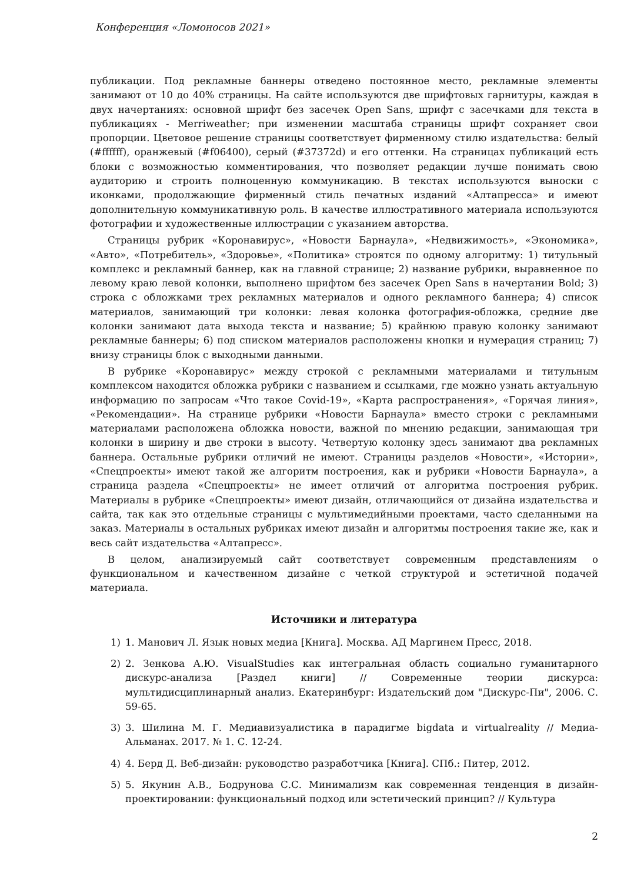Конференция «Ломоносов 2021»
публикации. Под рекламные баннеры отведено постоянное место, рекламные элементы занимают от 10 до 40% страницы. На сайте используются две шрифтовых гарнитуры, каждая в двух начертаниях: основной шрифт без засечек Open Sans, шрифт с засечками для текста в публикациях - Merriweather; при изменении масштаба страницы шрифт сохраняет свои пропорции. Цветовое решение страницы соответствует фирменному стилю издательства: белый (#ffffff), оранжевый (#f06400), серый (#37372d) и его оттенки. На страницах публикаций есть блоки с возможностью комментирования, что позволяет редакции лучше понимать свою аудиторию и строить полноценную коммуникацию. В текстах используются выноски с иконками, продолжающие фирменный стиль печатных изданий «Алтапресса» и имеют дополнительную коммуникативную роль. В качестве иллюстративного материала используются фотографии и художественные иллюстрации с указанием авторства.
Страницы рубрик «Коронавирус», «Новости Барнаула», «Недвижимость», «Экономика», «Авто», «Потребитель», «Здоровье», «Политика» строятся по одному алгоритму: 1) титульный комплекс и рекламный баннер, как на главной странице; 2) название рубрики, выравненное по левому краю левой колонки, выполнено шрифтом без засечек Open Sans в начертании Bold; 3) строка с обложками трех рекламных материалов и одного рекламного баннера; 4) список материалов, занимающий три колонки: левая колонка фотография-обложка, средние две колонки занимают дата выхода текста и название; 5) крайнюю правую колонку занимают рекламные баннеры; 6) под списком материалов расположены кнопки и нумерация страниц; 7) внизу страницы блок с выходными данными.
В рубрике «Коронавирус» между строкой с рекламными материалами и титульным комплексом находится обложка рубрики с названием и ссылками, где можно узнать актуальную информацию по запросам «Что такое Covid-19», «Карта распространения», «Горячая линия», «Рекомендации». На странице рубрики «Новости Барнаула» вместо строки с рекламными материалами расположена обложка новости, важной по мнению редакции, занимающая три колонки в ширину и две строки в высоту. Четвертую колонку здесь занимают два рекламных баннера. Остальные рубрики отличий не имеют. Страницы разделов «Новости», «Истории», «Спецпроекты» имеют такой же алгоритм построения, как и рубрики «Новости Барнаула», а страница раздела «Спецпроекты» не имеет отличий от алгоритма построения рубрик. Материалы в рубрике «Спецпроекты» имеют дизайн, отличающийся от дизайна издательства и сайта, так как это отдельные страницы с мультимедийными проектами, часто сделанными на заказ. Материалы в остальных рубриках имеют дизайн и алгоритмы построения такие же, как и весь сайт издательства «Алтапресс».
В целом, анализируемый сайт соответствует современным представлениям о функциональном и качественном дизайне с четкой структурой и эстетичной подачей материала.
Источники и литература
1) 1. Манович Л. Язык новых медиа [Книга]. Москва. АД Маргинем Пресс, 2018.
2) 2. Зенкова А.Ю. VisualStudies как интегральная область социально гуманитарного дискурс-анализа [Раздел книги] // Современные теории дискурса: мультидисциплинарный анализ. Екатеринбург: Издательский дом "Дискурс-Пи", 2006. С. 59-65.
3) 3. Шилина М. Г. Медиавизуалистика в парадигме bigdata и virtualreality // Медиа-Альманах. 2017. № 1. С. 12-24.
4) 4. Берд Д. Веб-дизайн: руководство разработчика [Книга]. СПб.: Питер, 2012.
5) 5. Якунин А.В., Бодрунова С.С. Минимализм как современная тенденция в дизайн-проектировании: функциональный подход или эстетический принцип? // Культура
2